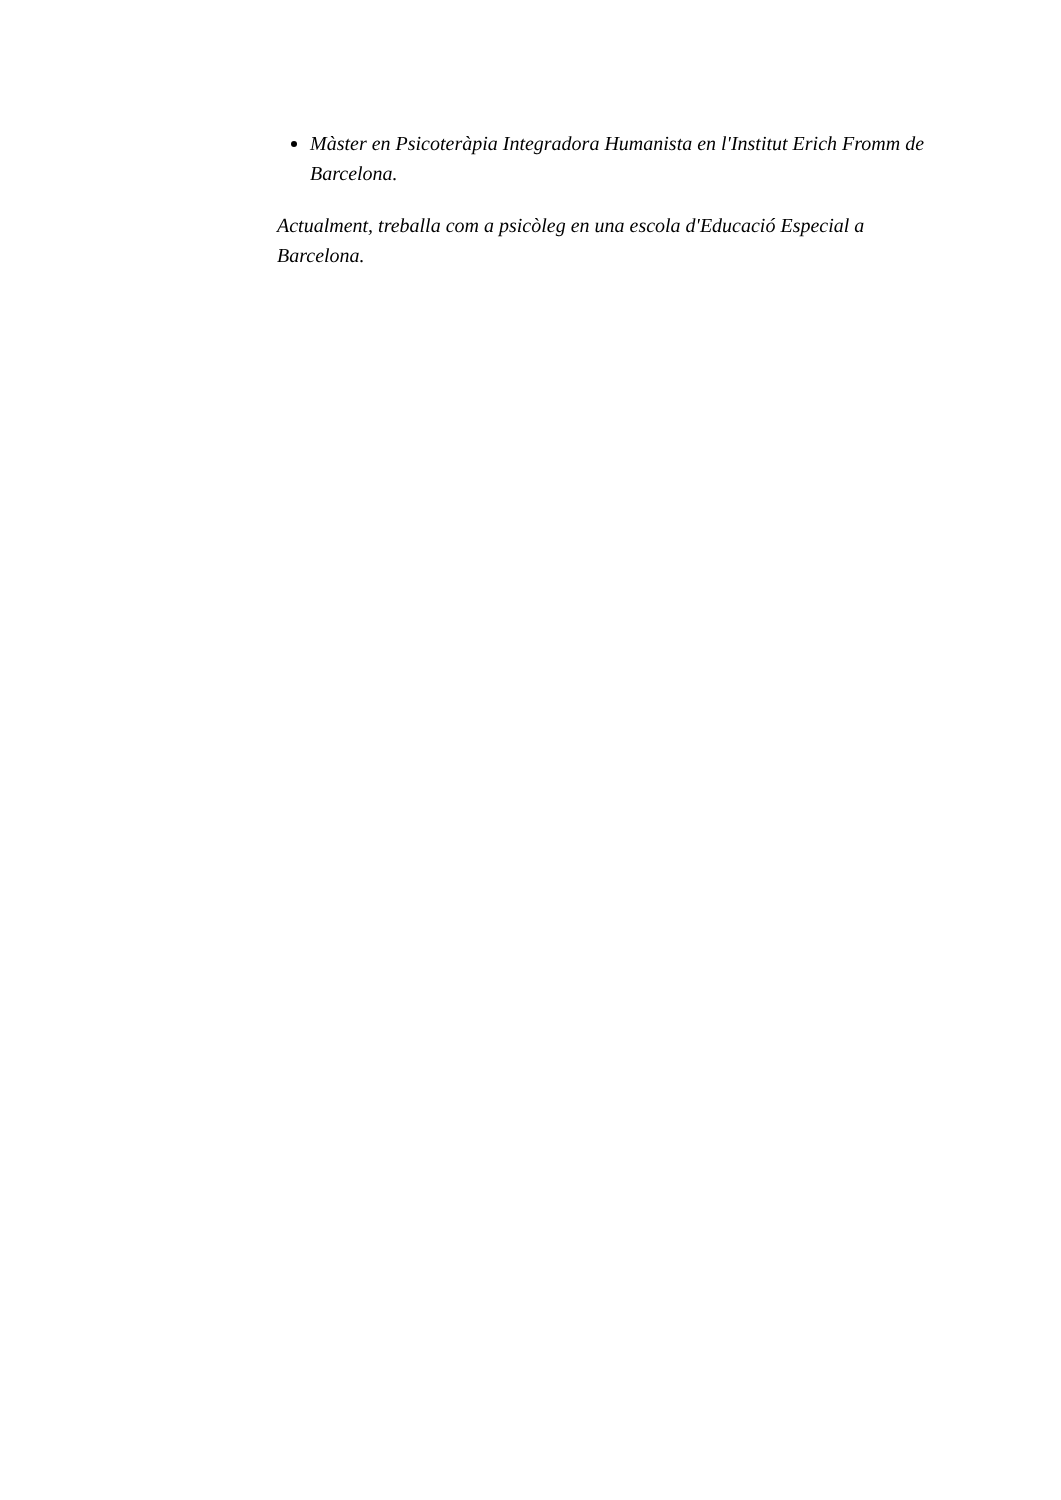Màster en Psicoteràpia Integradora Humanista en l'Institut Erich Fromm de Barcelona.
Actualment, treballa com a psicòleg en una escola d'Educació Especial a Barcelona.